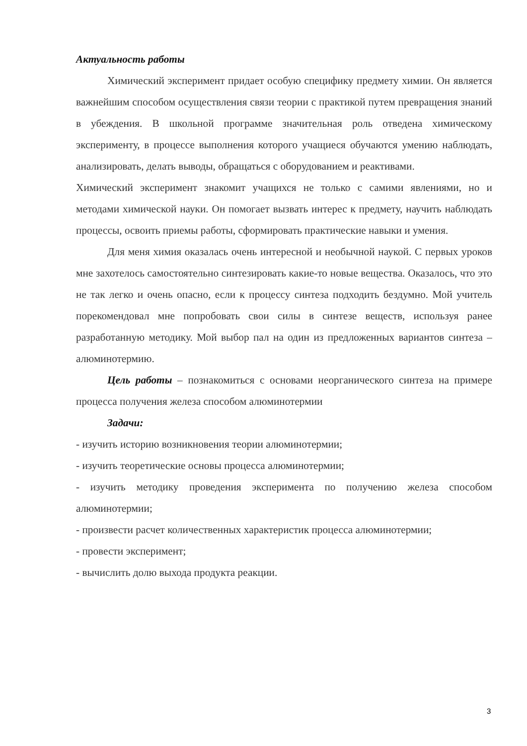Актуальность работы
Химический эксперимент придает особую специфику предмету химии. Он является важнейшим способом осуществления связи теории с практикой путем превращения знаний в убеждения. В школьной программе значительная роль отведена химическому эксперименту, в процессе выполнения которого учащиеся обучаются умению наблюдать, анализировать, делать выводы, обращаться с оборудованием и реактивами.
Химический эксперимент знакомит учащихся не только с самими явлениями, но и методами химической науки. Он помогает вызвать интерес к предмету, научить наблюдать процессы, освоить приемы работы, сформировать практические навыки и умения.
Для меня химия оказалась очень интересной и необычной наукой. С первых уроков мне захотелось самостоятельно синтезировать какие-то новые вещества. Оказалось, что это не так легко и очень опасно, если к процессу синтеза подходить бездумно. Мой учитель порекомендовал мне попробовать свои силы в синтезе веществ, используя ранее разработанную методику. Мой выбор пал на один из предложенных вариантов синтеза – алюминотермию.
Цель работы – познакомиться с основами неорганического синтеза на примере процесса получения железа способом алюминотермии
Задачи:
- изучить историю возникновения теории алюминотермии;
- изучить теоретические основы процесса алюминотермии;
- изучить методику проведения эксперимента по получению железа способом алюминотермии;
- произвести расчет количественных характеристик процесса алюминотермии;
- провести эксперимент;
- вычислить долю выхода продукта реакции.
3